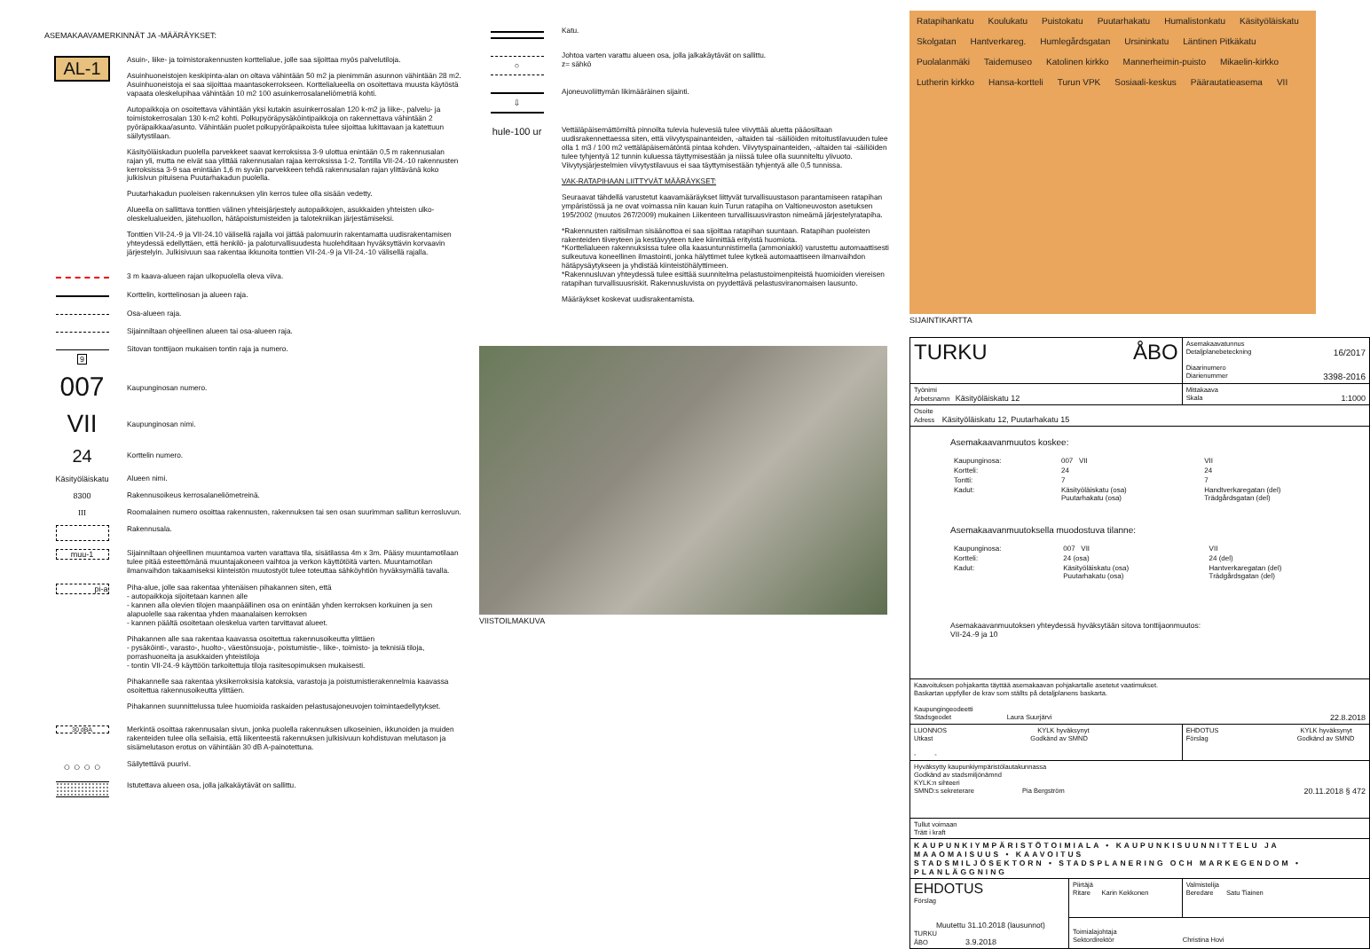ASEMAKAAVAMERKINNÄT JA -MÄÄRÄYKSET:
AL-1
Asuin-, liike- ja toimistorakennusten korttelialue, jolle saa sijoittaa myös palvelutiloja.
Asuinhuoneistojen keskipinta-alan on oltava vähintään 50 m2 ja pienimmän asunnon vähintään 28 m2. Asuinhuoneistoja ei saa sijoittaa maantasokerrokseen. Korttelialueella on osoitettava muusta käytöstä vapaata oleskelupihaa vähintään 10 m2 100 asuinkerrosalaneliömetriä kohti.
Autopaikkoja on osoitettava vähintään yksi kutakin asuinkerrosalan 120 k-m2 ja liike-, palvelu- ja toimistokerrosalan 130 k-m2 kohti. Polkupyöräpysäköintipaikkoja on rakennettava vähintään 2 pyöräpaikkaa/asunto. Vähintään puolet polkupyöräpaikoista tulee sijoittaa lukittavaan ja katettuun säilytystilaan.
Käsityöläiskadun puolella parvekkeet saavat kerroksissa 3-9 ulottua enintään 0,5 m rakennusalan rajan yli, mutta ne eivät saa ylittää rakennusalan rajaa kerroksissa 1-2. Tontilla VII-24.-10 rakennusten kerroksissa 3-9 saa enintään 1,6 m syvän parvekkeen tehdä rakennusalan rajan ylittävänä koko julkisivun pituisena Puutarhakadun puolella.
Puutarhakadun puoleisen rakennuksen ylin kerros tulee olla sisään vedetty.
Alueella on sallittava tonttien välinen yhteisjärjestely autopaikkojen, asukkaiden yhteisten ulko-oleskelualueiden, jätehuollon, hätäpoistumisteiden ja talotekniikan järjestämiseksi.
Tonttien VII-24.-9 ja VII-24.10 välisellä rajalla voi jättää palomuurin rakentamatta uudisrakentamisen yhteydessä edellyttäen, että henkilö- ja paloturvallisuudesta huolehditaan hyväksyttävin korvaavin järjestelyin. Julkisivuun saa rakentaa ikkunoita tonttien VII-24.-9 ja VII-24.-10 välisellä rajalla.
3 m kaava-alueen rajan ulkopuolella oleva viiva.
Korttelin, korttelinosan ja alueen raja.
Osa-alueen raja.
Sijainniltaan ohjeellinen alueen tai osa-alueen raja.
9
Sitovan tonttijaon mukaisen tontin raja ja numero.
007
Kaupunginosan numero.
VII
Kaupunginosan nimi.
24
Korttelin numero.
Käsityöläiskatu
Alueen nimi.
8300
Rakennusoikeus kerrosalaneliömetreinä.
III
Roomalainen numero osoittaa rakennusten, rakennuksen tai sen osan suurimman sallitun kerrosluvun.
Rakennusala.
muu-1
Sijainniltaan ohjeellinen muuntamoa varten varattava tila, sisätilassa 4m x 3m. Pääsy muuntamotilaan tulee pitää esteettömänä muuntajakoneen vaihtoa ja verkon käyttötöitä varten. Muuntamotilan ilmanvaihdon takaamiseksi kiinteistön muutostyöt tulee toteuttaa sähköyhtiön hyväksymällä tavalla.
pi-a
Piha-alue, jolle saa rakentaa yhtenäisen pihakannen siten, että
- autopaikkoja sijoitetaan kannen alle
- kannen alla olevien tilojen maanpäällinen osa on enintään yhden kerroksen korkuinen ja sen alapuolelle saa rakentaa yhden maanalaisen kerroksen
- kannen päältä osoitetaan oleskelua varten tarvittavat alueet.
Pihakannen alle saa rakentaa kaavassa osoitettua rakennusoikeutta ylittäen
- pysäköinti-, varasto-, huolto-, väestönsuoja-, poistumistie-, liike-, toimisto- ja teknisiä tiloja, porrashuoneita ja asukkaiden yhteistiloja
- tontin VII-24.-9 käyttöön tarkoitettuja tiloja rasitesopimuksen mukaisesti.
Pihakannelle saa rakentaa yksikerroksisia katoksia, varastoja ja poistumistierakennelmia kaavassa osoitettua rakennusoikeutta ylittäen.
Pihakannen suunnittelussa tulee huomioida raskaiden pelastusajoneuvojen toimintaedellytykset.
30 dBA
Merkintä osoittaa rakennusalan sivun, jonka puolella rakennuksen ulkoseinien, ikkunoiden ja muiden rakenteiden tulee olla sellaisia, että liikenteestä rakennuksen julkisivuun kohdistuvan melutason ja sisämelutason erotus on vähintään 30 dB A-painotettuna.
○ ○ ○ ○
Säilytettävä puurivi.
Istutettava alueen osa, jolla jalkakäytävät on sallittu.
Katu.
○
Johtoa varten varattu alueen osa, jolla jalkakäytävät on sallittu.
z= sähkö
⇩
Ajoneuvoliittymän likimääräinen sijainti.
hule-100 ur
Vettäläpäisemättömiltä pinnoilta tulevia hulevesiä tulee viivyttää aluetta pääosiltaan uudisrakennettaessa siten, että viivytyspainanteiden, -altaiden tai -säiliöiden mitoitustilavuuden tulee olla 1 m3 / 100 m2 vettäläpäisemätöntä pintaa kohden. Viivytyspainanteiden, -altaiden tai -säiliöiden tulee tyhjentyä 12 tunnin kuluessa täyttymisestään ja niissä tulee olla suunniteltu ylivuoto. Viivytysjärjestelmien viivytystilavuus ei saa täyttymisestään tyhjentyä alle 0,5 tunnissa.
VAK-RATAPIHAAN LIITTYVÄT MÄÄRÄYKSET:
Seuraavat tähdellä varustetut kaavamääräykset liittyvät turvallisuustason parantamiseen ratapihan ympäristössä ja ne ovat voimassa niin kauan kuin Turun ratapiha on Valtioneuvoston asetuksen 195/2002 (muutos 267/2009) mukainen Liikenteen turvallisuusviraston nimeämä järjestelyratapiha.
*Rakennusten raitisilman sisäänottoa ei saa sijoittaa ratapihan suuntaan. Ratapihan puoleisten rakenteiden tiiveyteen ja kestävyyteen tulee kiinnittää erityistä huomiota.
*Korttelialueen rakennuksissa tulee olla kaasuntunnistimella (ammoniakki) varustettu automaattisesti sulkeutuva koneellinen ilmastointi, jonka hälyttimet tulee kytkeä automaattiseen ilmanvaihdon hätäpysäytykseen ja yhdistää kiinteistöhälyttimeen.
*Rakennusluvan yhteydessä tulee esittää suunnitelma pelastustoimenpiteistä huomioiden viereisen ratapihan turvallisuusriskit. Rakennusluvista on pyydettävä pelastusviranomaisen lausunto.
Määräykset koskevat uudisrakentamista.
VIISTOILMAKUVA
Ratapihankatu Koulukatu Puistokatu Puutarhakatu Humalistonkatu Käsityöläiskatu Skolgatan Hantverkareg. Humlegårdsgatan Ursininkatu Läntinen Pitkäkatu Puolalanmäki Taidemuseo Katolinen kirkko Mannerheimin-puisto Mikaelin-kirkko Lutherin kirkko Hansa-kortteli Turun VPK Sosiaali-keskus Päärautatieasema VII
SIJAINTIKARTTA
| TURKU ÅBO | | Asemakaavatunnus Detaljplanebeteckning 16/2017 Diaarinumero Diarienummer 3398-2016 |
| Työnimi Arbetsnamn Käsityöläiskatu 12 | | Mittakaava Skala 1:1000 |
| Osoite Adress Käsityöläiskatu 12, Puutarhakatu 15 | | |
| Asemakaavanmuutos koskee: / Kaupunginosa: / 007 VII / VII / / Kortteli: / 24 / 24 / / Tontti: / 7 / 7 / / Kadut: / Käsityöläiskatu (osa) Puutarhakatu (osa) / Handtverkaregatan (del) Trädgårdsgatan (del) / Asemakaavanmuutoksella muodostuva tilanne: / Kaupunginosa: / 007 VII / VII / / Kortteli: / 24 (osa) / 24 (del) / / Kadut: / Käsityöläiskatu (osa) Puutarhakatu (osa) / Hantverkaregatan (del) Trädgårdsgatan (del) / Asemakaavanmuutoksen yhteydessä hyväksytään sitova tonttijaonmuutos: VII-24.-9 ja 10 | | |
| Kaavoituksen pohjakartta täyttää asemakaavan pohjakartalle asetetut vaatimukset. Baskartan uppfyller de krav som ställts på detaljplanens baskarta. Kaupungingeodeetti Stadsgeodet Laura Suurjärvi 22.8.2018 | | |
| LUONNOS KYLK hyväksynyt Utkast Godkänd av SMND - - | | EHDOTUS KYLK hyväksynyt Förslag Godkänd av SMND |
| Hyväksytty kaupunkiympäristölautakunnassa Godkänd av stadsmiljönämnd KYLK:n sihteeri SMND:s sekreterare Pia Bergström 20.11.2018 § 472 | | |
| Tullut voimaan Trätt i kraft | | |
| KAUPUNKIYMPÄRISTÖTOIMIALA • KAUPUNKISUUNNITTELU JA MAAOMAISUUS • KAAVOITUS STADSMILJÖSEKTORN • STADSPLANERING OCH MARKEGENDOM • PLANLÄGGNING | | |
| EHDOTUS Förslag Muutettu 31.10.2018 (lausunnot) TURKU ÅBO 3.9.2018 | Piirtäjä Ritare Karin Kekkonen | Valmistelija Beredare Satu Tiainen |
| | Toimialajohtaja Sektordirektör Christina Hovi | |